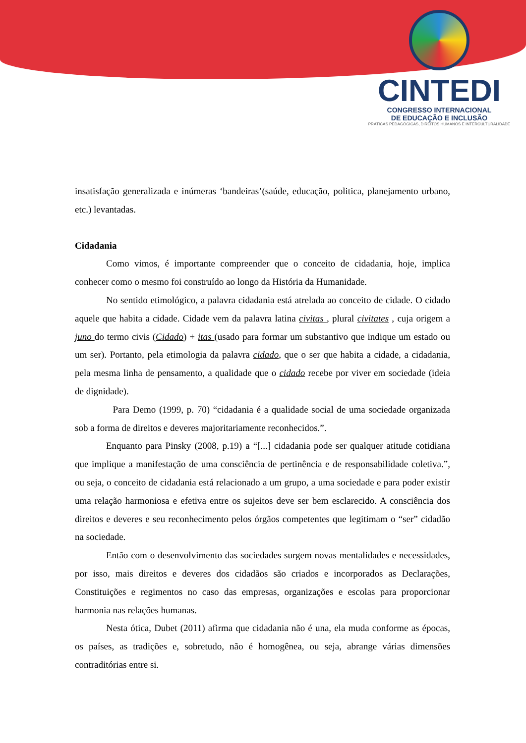CINTEDI
CONGRESSO INTERNACIONAL
DE EDUCAÇÃO E INCLUSÃO
PRÁTICAS PEDAGÓGICAS, DIREITOS HUMANOS E INTERCULTURALIDADE
insatisfação generalizada e inúmeras ‘bandeiras’(saúde, educação, politica, planejamento urbano, etc.) levantadas.
Cidadania
Como vimos, é importante compreender que o conceito de cidadania, hoje, implica conhecer como o mesmo foi construído ao longo da História da Humanidade.
No sentido etimológico, a palavra cidadania está atrelada ao conceito de cidade. O cidado aquele que habita a cidade. Cidade vem da palavra latina civitas , plural civitates , cuja origem a juno do termo civis (Cidado) + itas (usado para formar um substantivo que indique um estado ou um ser). Portanto, pela etimologia da palavra cidado, que o ser que habita a cidade, a cidadania, pela mesma linha de pensamento, a qualidade que o cidado recebe por viver em sociedade (ideia de dignidade).
Para Demo (1999, p. 70) “cidadania é a qualidade social de uma sociedade organizada sob a forma de direitos e deveres majoritariamente reconhecidos.”.
Enquanto para Pinsky (2008, p.19) a “[...] cidadania pode ser qualquer atitude cotidiana que implique a manifestação de uma consciência de pertinência e de responsabilidade coletiva.”, ou seja, o conceito de cidadania está relacionado a um grupo, a uma sociedade e para poder existir uma relação harmoniosa e efetiva entre os sujeitos deve ser bem esclarecido. A consciência dos direitos e deveres e seu reconhecimento pelos órgãos competentes que legitimam o “ser” cidadão na sociedade.
Então com o desenvolvimento das sociedades surgem novas mentalidades e necessidades, por isso, mais direitos e deveres dos cidadãos são criados e incorporados as Declarações, Constituições e regimentos no caso das empresas, organizações e escolas para proporcionar harmonia nas relações humanas.
Nesta ótica, Dubet (2011) afirma que cidadania não é una, ela muda conforme as épocas, os países, as tradições e, sobretudo, não é homogênea, ou seja, abrange várias dimensões contraditórias entre si.